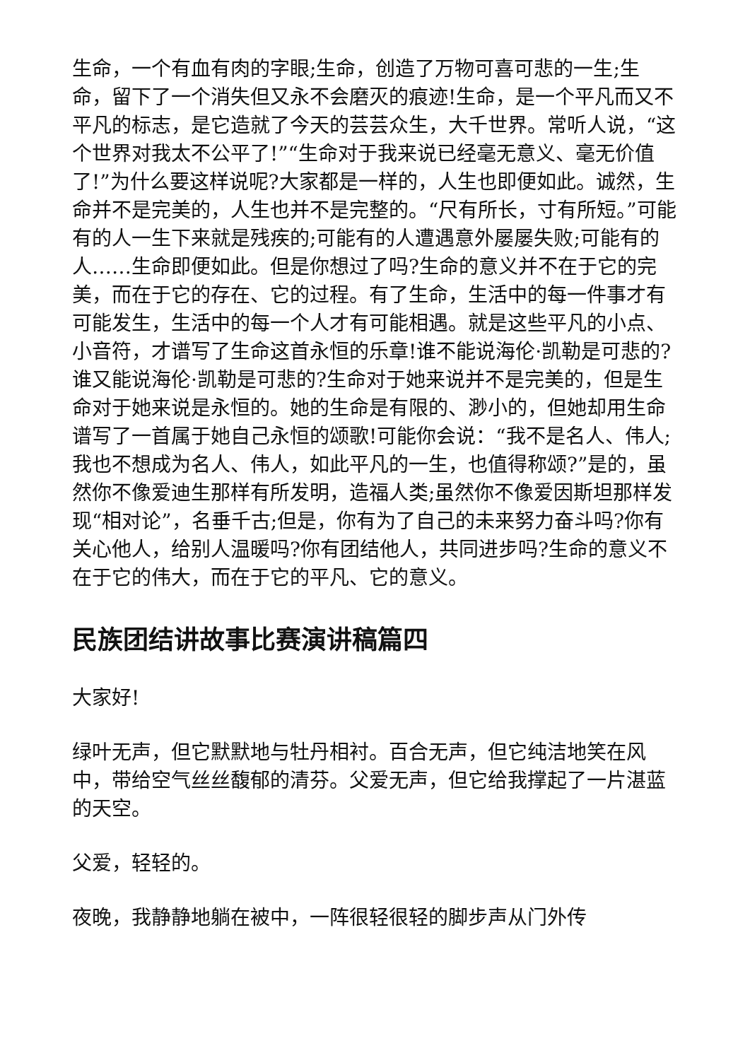生命，一个有血有肉的字眼;生命，创造了万物可喜可悲的一生;生命，留下了一个消失但又永不会磨灭的痕迹!生命，是一个平凡而又不平凡的标志，是它造就了今天的芸芸众生，大千世界。常听人说，“这个世界对我太不公平了!”“生命对于我来说已经毫无意义、毫无价值了!”为什么要这样说呢?大家都是一样的，人生也即便如此。诚然，生命并不是完美的，人生也并不是完整的。“尺有所长，寸有所短。”可能有的人一生下来就是残疾的;可能有的人遭遇意外屡屡失败;可能有的人……生命即便如此。但是你想过了吗?生命的意义并不在于它的完美，而在于它的存在、它的过程。有了生命，生活中的每一件事才有可能发生，生活中的每一个人才有可能相遇。就是这些平凡的小点、小音符，才谱写了生命这首永恒的乐章!谁不能说海伦·凯勒是可悲的?谁又能说海伦·凯勒是可悲的?生命对于她来说并不是完美的，但是生命对于她来说是永恒的。她的生命是有限的、渺小的，但她却用生命谱写了一首属于她自己永恒的颂歌!可能你会说：“我不是名人、伟人;我也不想成为名人、伟人，如此平凡的一生，也值得称颂?”是的，虽然你不像爱迪生那样有所发明，造福人类;虽然你不像爱因斯坦那样发现“相对论”，名垂千古;但是，你有为了自己的未来努力奋斗吗?你有关心他人，给别人温暖吗?你有团结他人，共同进步吗?生命的意义不在于它的伟大，而在于它的平凡、它的意义。
民族团结讲故事比赛演讲稿篇四
大家好!
绿叶无声，但它默默地与牡丹相衬。百合无声，但它纯洁地笑在风中，带给空气丝丝馥郁的清芬。父爱无声，但它给我撑起了一片湛蓝的天空。
父爱，轻轻的。
夜晚，我静静地躺在被中，一阵很轻很轻的脚步声从门外传